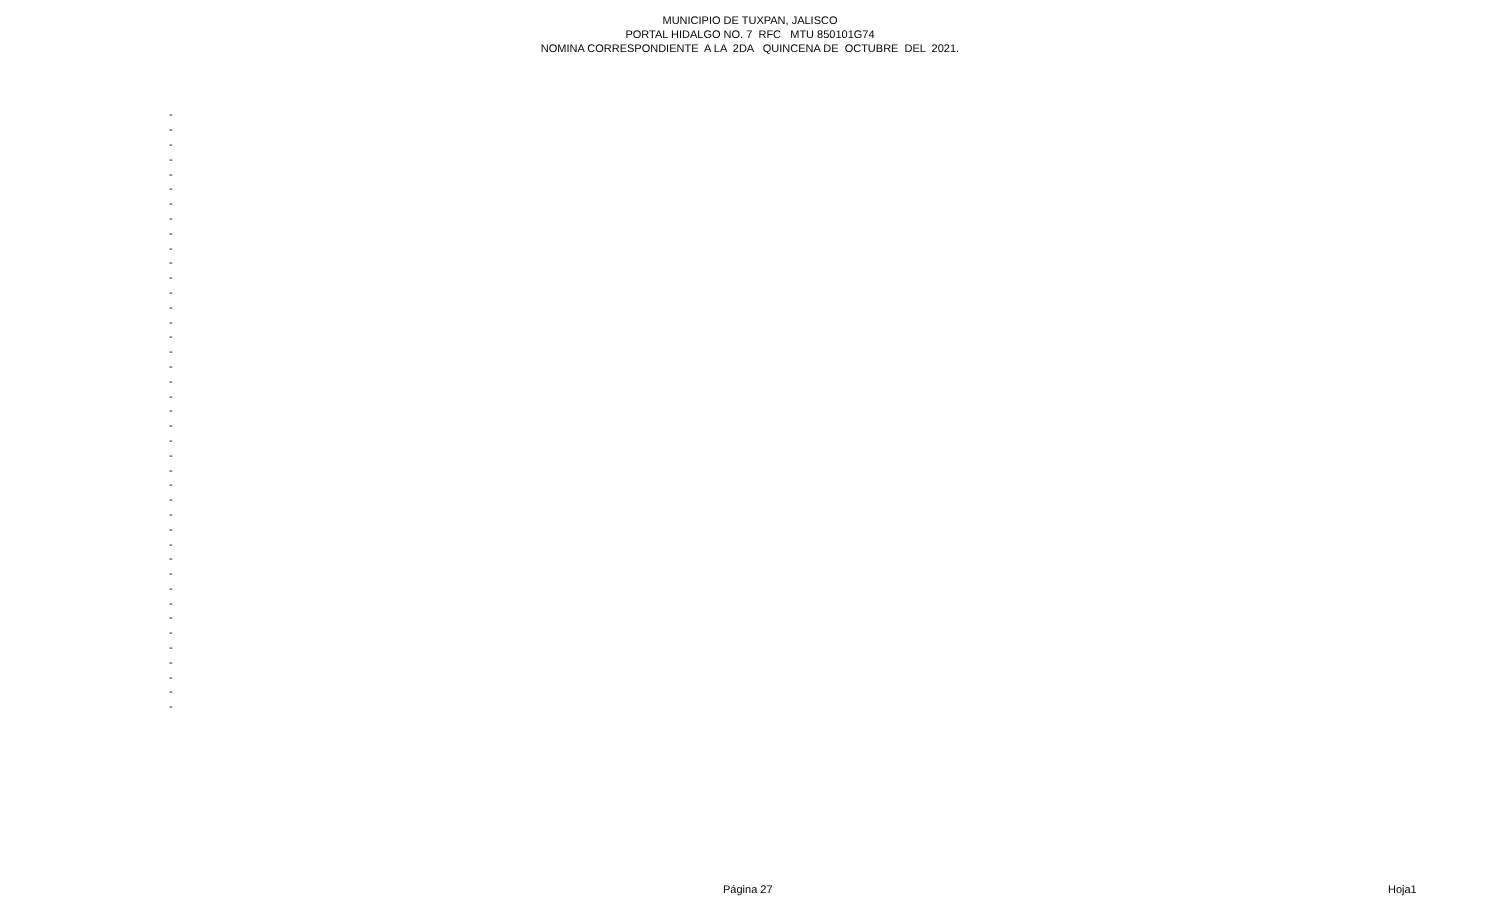MUNICIPIO DE TUXPAN, JALISCO PORTAL HIDALGO NO. 7 RFC MTU 850101G74 NOMINA CORRESPONDIENTE A LA 2DA QUINCENA DE OCTUBRE DEL 2021.
| - |
| - |
| - |
| - |
| - |
| - |
| - |
| - |
| - |
| - |
| - |
| - |
| - |
| - |
| - |
| - |
| - |
| - |
| - |
| - |
| - |
| - |
| - |
| - |
| - |
| - |
| - |
| - |
| - |
| - |
| - |
| - |
| - |
| - |
| - |
| - |
| - |
| - |
| - |
| - |
| - |
Página 27 Hoja1